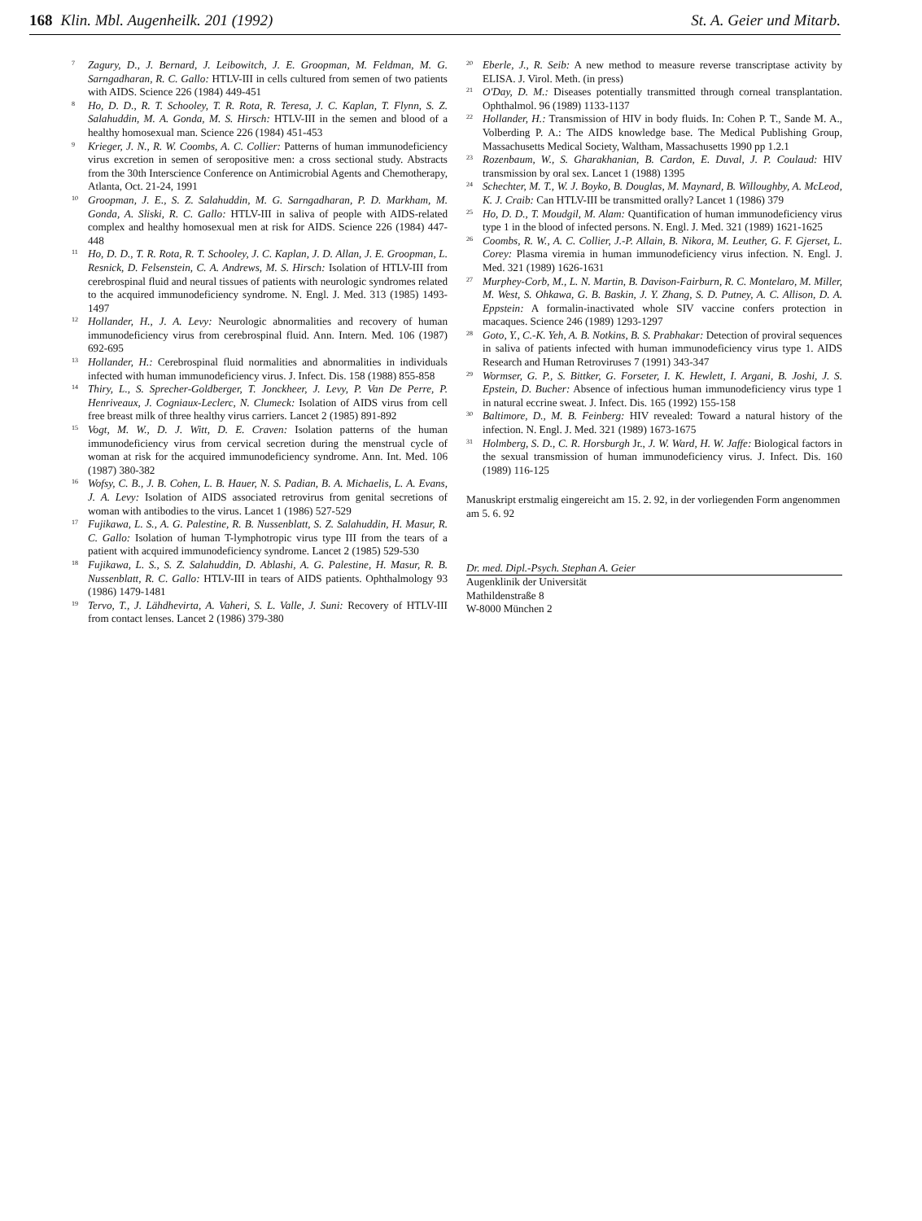168 Klin. Mbl. Augenheilk. 201 (1992) St. A. Geier und Mitarb.
<sup>7</sup>
Zagury, D., J. Bernard, J. Leibowitch, J. E. Groopman, M. Feldman, M. G. Sarngadharan, R. C. Gallo: HTLV-III in cells cultured from semen of two patients with AIDS. Science 226 (1984) 449-451
<sup>8</sup>
Ho, D. D., R. T. Schooley, T. R. Rota, R. Teresa, J. C. Kaplan, T. Flynn, S. Z. Salahuddin, M. A. Gonda, M. S. Hirsch: HTLV-III in the semen and blood of a healthy homosexual man. Science 226 (1984) 451-453
<sup>9</sup>
Krieger, J. N., R. W. Coombs, A. C. Collier: Patterns of human immunodeficiency virus excretion in semen of seropositive men: a cross sectional study. Abstracts from the 30th Interscience Conference on Antimicrobial Agents and Chemotherapy, Atlanta, Oct. 21-24, 1991
<sup>10</sup>
Groopman, J. E., S. Z. Salahuddin, M. G. Sarngadharan, P. D. Markham, M. Gonda, A. Sliski, R. C. Gallo: HTLV-III in saliva of people with AIDS-related complex and healthy homosexual men at risk for AIDS. Science 226 (1984) 447-448
<sup>11</sup>
Ho, D. D., T. R. Rota, R. T. Schooley, J. C. Kaplan, J. D. Allan, J. E. Groopman, L. Resnick, D. Felsenstein, C. A. Andrews, M. S. Hirsch: Isolation of HTLV-III from cerebrospinal fluid and neural tissues of patients with neurologic syndromes related to the acquired immunodeficiency syndrome. N. Engl. J. Med. 313 (1985) 1493-1497
<sup>12</sup>
Hollander, H., J. A. Levy: Neurologic abnormalities and recovery of human immunodeficiency virus from cerebrospinal fluid. Ann. Intern. Med. 106 (1987) 692-695
<sup>13</sup>
Hollander, H.: Cerebrospinal fluid normalities and abnormalities in individuals infected with human immunodeficiency virus. J. Infect. Dis. 158 (1988) 855-858
<sup>14</sup>
Thiry, L., S. Sprecher-Goldberger, T. Jonckheer, J. Levy, P. Van De Perre, P. Henriveaux, J. Cogniaux-Leclerc, N. Clumeck: Isolation of AIDS virus from cell free breast milk of three healthy virus carriers. Lancet 2 (1985) 891-892
<sup>15</sup>
Vogt, M. W., D. J. Witt, D. E. Craven: Isolation patterns of the human immunodeficiency virus from cervical secretion during the menstrual cycle of woman at risk for the acquired immunodeficiency syndrome. Ann. Int. Med. 106 (1987) 380-382
<sup>16</sup>
Wofsy, C. B., J. B. Cohen, L. B. Hauer, N. S. Padian, B. A. Michaelis, L. A. Evans, J. A. Levy: Isolation of AIDS associated retrovirus from genital secretions of woman with antibodies to the virus. Lancet 1 (1986) 527-529
<sup>17</sup>
Fujikawa, L. S., A. G. Palestine, R. B. Nussenblatt, S. Z. Salahuddin, H. Masur, R. C. Gallo: Isolation of human T-lymphotropic virus type III from the tears of a patient with acquired immunodeficiency syndrome. Lancet 2 (1985) 529-530
<sup>18</sup>
Fujikawa, L. S., S. Z. Salahuddin, D. Ablashi, A. G. Palestine, H. Masur, R. B. Nussenblatt, R. C. Gallo: HTLV-III in tears of AIDS patients. Ophthalmology 93 (1986) 1479-1481
<sup>19</sup>
Tervo, T., J. Lähdhevirta, A. Vaheri, S. L. Valle, J. Suni: Recovery of HTLV-III from contact lenses. Lancet 2 (1986) 379-380
<sup>20</sup>
Eberle, J., R. Seib: A new method to measure reverse transcriptase activity by ELISA. J. Virol. Meth. (in press)
<sup>21</sup>
O'Day, D. M.: Diseases potentially transmitted through corneal transplantation. Ophthalmol. 96 (1989) 1133-1137
<sup>22</sup>
Hollander, H.: Transmission of HIV in body fluids. In: Cohen P. T., Sande M. A., Volberding P. A.: The AIDS knowledge base. The Medical Publishing Group, Massachusetts Medical Society, Waltham, Massachusetts 1990 pp 1.2.1
<sup>23</sup>
Rozenbaum, W., S. Gharakhanian, B. Cardon, E. Duval, J. P. Coulaud: HIV transmission by oral sex. Lancet 1 (1988) 1395
<sup>24</sup>
Schechter, M. T., W. J. Boyko, B. Douglas, M. Maynard, B. Willoughby, A. McLeod, K. J. Craib: Can HTLV-III be transmitted orally? Lancet 1 (1986) 379
<sup>25</sup>
Ho, D. D., T. Moudgil, M. Alam: Quantification of human immunodeficiency virus type 1 in the blood of infected persons. N. Engl. J. Med. 321 (1989) 1621-1625
<sup>26</sup>
Coombs, R. W., A. C. Collier, J.-P. Allain, B. Nikora, M. Leuther, G. F. Gjerset, L. Corey: Plasma viremia in human immunodeficiency virus infection. N. Engl. J. Med. 321 (1989) 1626-1631
<sup>27</sup>
Murphey-Corb, M., L. N. Martin, B. Davison-Fairburn, R. C. Montelaro, M. Miller, M. West, S. Ohkawa, G. B. Baskin, J. Y. Zhang, S. D. Putney, A. C. Allison, D. A. Eppstein: A formalin-inactivated whole SIV vaccine confers protection in macaques. Science 246 (1989) 1293-1297
<sup>28</sup>
Goto, Y., C.-K. Yeh, A. B. Notkins, B. S. Prabhakar: Detection of proviral sequences in saliva of patients infected with human immunodeficiency virus type 1. AIDS Research and Human Retroviruses 7 (1991) 343-347
<sup>29</sup>
Wormser, G. P., S. Bittker, G. Forseter, I. K. Hewlett, I. Argani, B. Joshi, J. S. Epstein, D. Bucher: Absence of infectious human immunodeficiency virus type 1 in natural eccrine sweat. J. Infect. Dis. 165 (1992) 155-158
<sup>30</sup>
Baltimore, D., M. B. Feinberg: HIV revealed: Toward a natural history of the infection. N. Engl. J. Med. 321 (1989) 1673-1675
<sup>31</sup>
Holmberg, S. D., C. R. Horsburgh Jr., J. W. Ward, H. W. Jaffe: Biological factors in the sexual transmission of human immunodeficiency virus. J. Infect. Dis. 160 (1989) 116-125
Manuskript erstmalig eingereicht am 15. 2. 92, in der vorliegenden Form angenommen am 5. 6. 92
Dr. med. Dipl.-Psych. Stephan A. Geier
Augenklinik der Universität
Mathildenstraße 8
W-8000 München 2